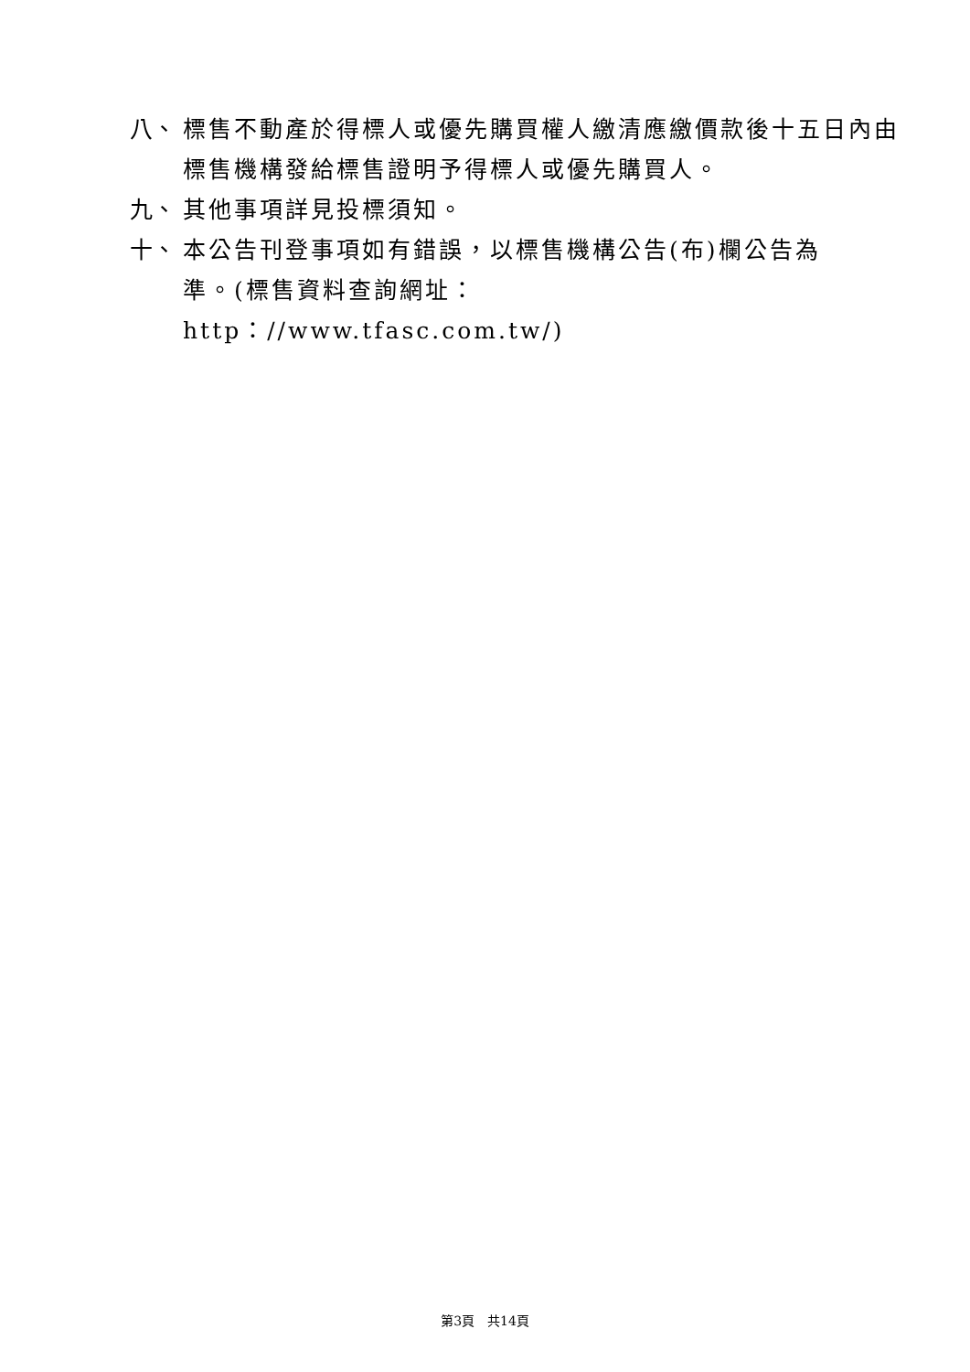八、 標售不動產於得標人或優先購買權人繳清應繳價款後十五日內由標售機構發給標售證明予得標人或優先購買人。
九、 其他事項詳見投標須知。
十、 本公告刊登事項如有錯誤，以標售機構公告(布)欄公告為準。(標售資料查詢網址：http：//www.tfasc.com.tw/)
第3頁　共14頁